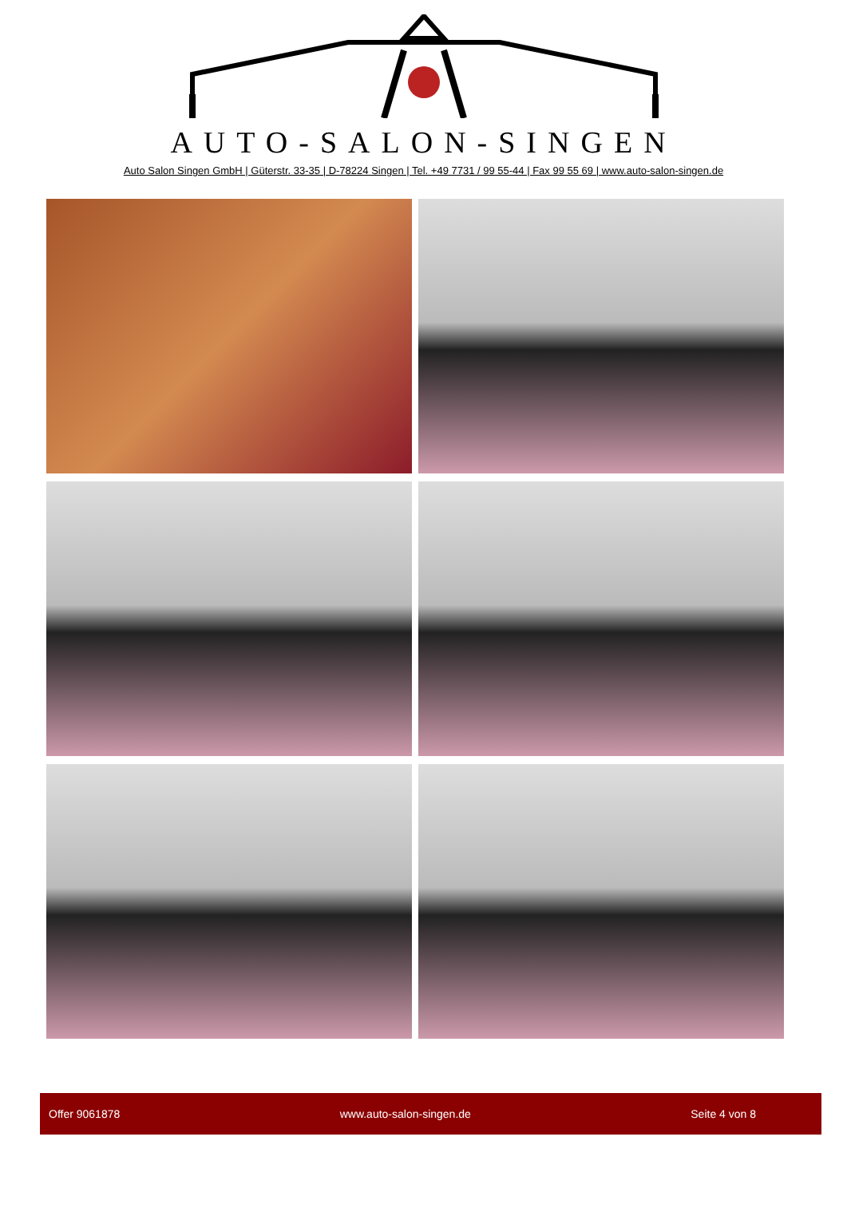AUTO-SALON-SINGEN
Auto Salon Singen GmbH | Güterstr. 33-35 | D-78224 Singen | Tel. +49 7731 / 99 55-44 | Fax 99 55 69 | www.auto-salon-singen.de
Offer 9061878 www.auto-salon-singen.de Seite 4 von 8